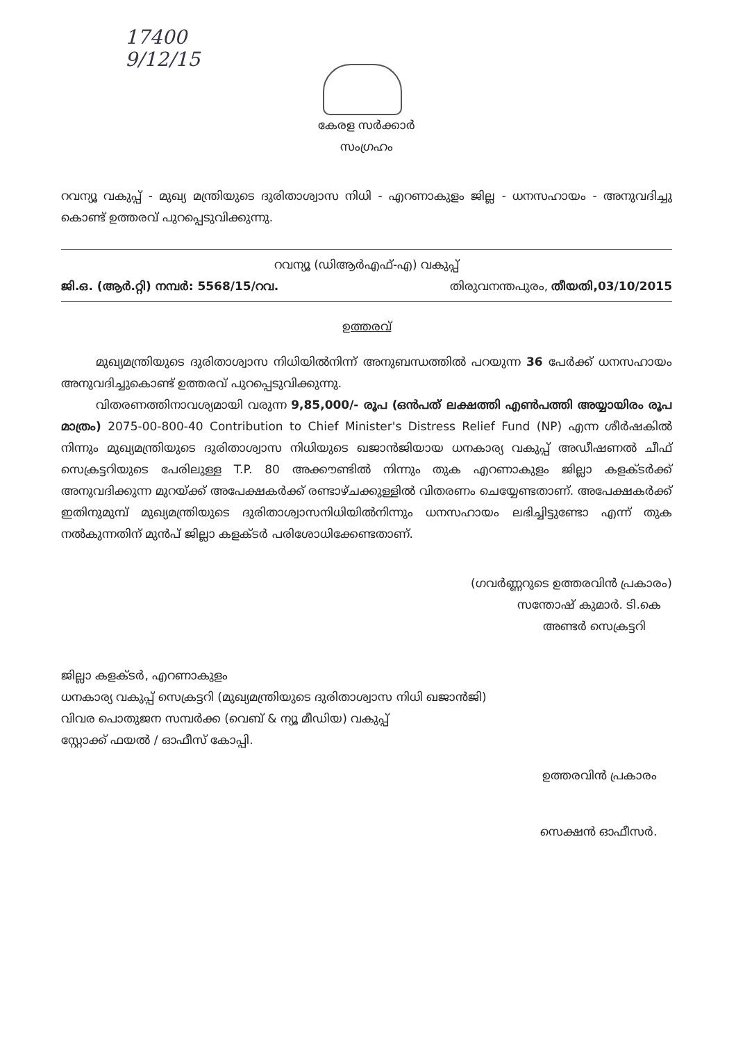17400
9/12/15
കേരള സർക്കാർ
സംഗ്രഹം
റവന്യൂ വകുപ്പ് - മുഖ്യ മന്ത്രിയുടെ ദുരിതാശ്വാസ നിധി - എറണാകുളം ജില്ല - ധനസഹായം - അനുവദിച്ചു കൊണ്ട് ഉത്തരവ് പുറപ്പെടുവിക്കുന്നു.
റവന്യൂ (ഡിആർഎഫ്-എ) വകുപ്പ്
ജി.ഒ. (ആർ.റ്റി) നമ്പർ: 5568/15/റവ. തിരുവനന്തപുരം, തീയതി,03/10/2015
ഉത്തരവ്
മുഖ്യമന്ത്രിയുടെ ദുരിതാശ്വാസ നിധിയിൽനിന്ന് അനുബന്ധത്തിൽ പറയുന്ന 36 പേർക്ക് ധനസഹായം അനുവദിച്ചുകൊണ്ട് ഉത്തരവ് പുറപ്പെടുവിക്കുന്നു.
വിതരണത്തിനാവശ്യമായി വരുന്ന 9,85,000/- രൂപ (ഒൻപത് ലക്ഷത്തി എൺപത്തി അയ്യായിരം രൂപ മാത്രം) 2075-00-800-40 Contribution to Chief Minister's Distress Relief Fund (NP) എന്ന ശീർഷകിൽ നിന്നും മുഖ്യമന്ത്രിയുടെ ദുരിതാശ്വാസ നിധിയുടെ ഖജാൻജിയായ ധനകാര്യ വകുപ്പ് അഡീഷണൽ ചീഫ് സെക്രട്ടറിയുടെ പേരിലുള്ള T.P. 80 അക്കൗണ്ടിൽ നിന്നും തുക എറണാകുളം ജില്ലാ കളക്ടർക്ക് അനുവദിക്കുന്ന മുറയ്ക്ക് അപേക്ഷകർക്ക് രണ്ടാഴ്ചക്കുള്ളിൽ വിതരണം ചെയ്യേണ്ടതാണ്. അപേക്ഷകർക്ക് ഇതിനുമുമ്പ് മുഖ്യമന്ത്രിയുടെ ദുരിതാശ്വാസനിധിയിൽനിന്നും ധനസഹായം ലഭിച്ചിട്ടുണ്ടോ എന്ന് തുക നൽകുന്നതിന് മുൻപ് ജില്ലാ കളക്ടർ പരിശോധിക്കേണ്ടതാണ്.
(ഗവർണ്ണറുടെ ഉത്തരവിൻ പ്രകാരം)
സന്തോഷ് കുമാർ. ടി.കെ
അണ്ടർ സെക്രട്ടറി
ജില്ലാ കളക്ടർ, എറണാകുളം
ധനകാര്യ വകുപ്പ് സെക്രട്ടറി (മുഖ്യമന്ത്രിയുടെ ദുരിതാശ്വാസ നിധി ഖജാൻജി)
വിവര പൊതുജന സമ്പർക്ക (വെബ് & ന്യൂ മീഡിയ) വകുപ്പ്
സ്റ്റോക്ക് ഫയൽ / ഓഫീസ് കോപ്പി.
ഉത്തരവിൻ പ്രകാരം
സെക്ഷൻ ഓഫീസർ.